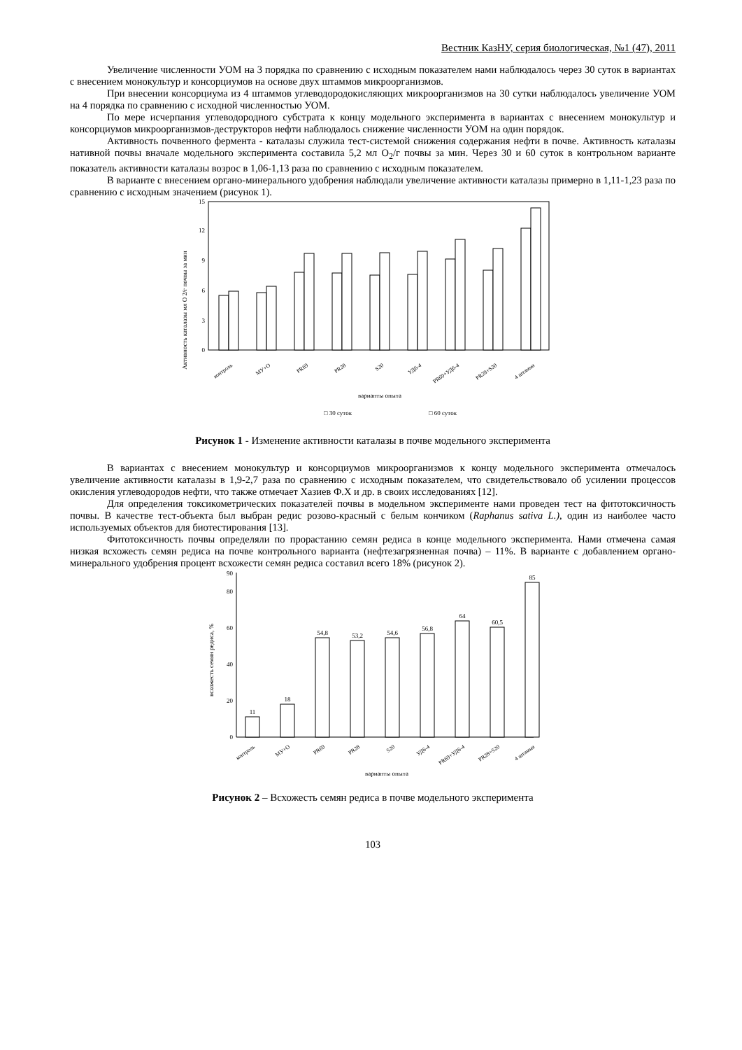Вестник КазНУ, серия биологическая, №1 (47), 2011
Увеличение численности УОМ на 3 порядка по сравнению с исходным показателем нами наблюдалось через 30 суток в вариантах с внесением монокультур и консорциумов на основе двух штаммов микроорганизмов.
При внесении консорциума из 4 штаммов углеводородокисляющих микроорганизмов на 30 сутки наблюдалось увеличение УОМ на 4 порядка по сравнению с исходной численностью УОМ.
По мере исчерпания углеводородного субстрата к концу модельного эксперимента в вариантах с внесением монокультур и консорциумов микроорганизмов-деструкторов нефти наблюдалось снижение численности УОМ на один порядок.
Активность почвенного фермента - каталазы служила тест-системой снижения содержания нефти в почве. Активность каталазы нативной почвы вначале модельного эксперимента составила 5,2 мл O<sub>2</sub>/г почвы за мин. Через 30 и 60 суток в контрольном варианте показатель активности каталазы возрос в 1,06-1,13 раза по сравнению с исходным показателем.
В варианте с внесением органо-минерального удобрения наблюдали увеличение активности каталазы примерно в 1,11-1,23 раза по сравнению с исходным значением (рисунок 1).
Активность каталазы мл О 2/г почвы за мин
0
3
6
9
12
15
контроль
МУ+О
PR69
PR28
S20
УД6-4
PR69+УД6-4
PR28+S20
4 штамма
варианты опыта
□ 30 суток
□ 60 суток
Рисунок 1 - Изменение активности каталазы в почве модельного эксперимента
В вариантах с внесением монокультур и консорциумов микроорганизмов к концу модельного эксперимента отмечалось увеличение активности каталазы в 1,9-2,7 раза по сравнению с исходным показателем, что свидетельствовало об усилении процессов окисления углеводородов нефти, что также отмечает Хазиев Ф.Х и др. в своих исследованиях [12].
Для определения токсикометрических показателей почвы в модельном эксперименте нами проведен тест на фитотоксичность почвы. В качестве тест-объекта был выбран редис розово-красный с белым кончиком (Raphanus sativa L.), один из наиболее часто используемых объектов для биотестирования [13].
Фитотоксичность почвы определяли по прорастанию семян редиса в конце модельного эксперимента. Нами отмечена самая низкая всхожесть семян редиса на почве контрольного варианта (нефтезагрязненная почва) – 11%. В варианте с добавлением органо-минерального удобрения процент всхожести семян редиса составил всего 18% (рисунок 2).
всхожесть семян редиса, %
0
20
40
60
80
90
11
18
54,8
53,2
54,6
56,8
64
60,5
85
контроль
МУ+О
PR69
PR28
S20
УД6-4
PR69+УД6-4
PR28+S20
4 штамма
варианты опыта
Рисунок 2 – Всхожесть семян редиса в почве модельного эксперимента
103